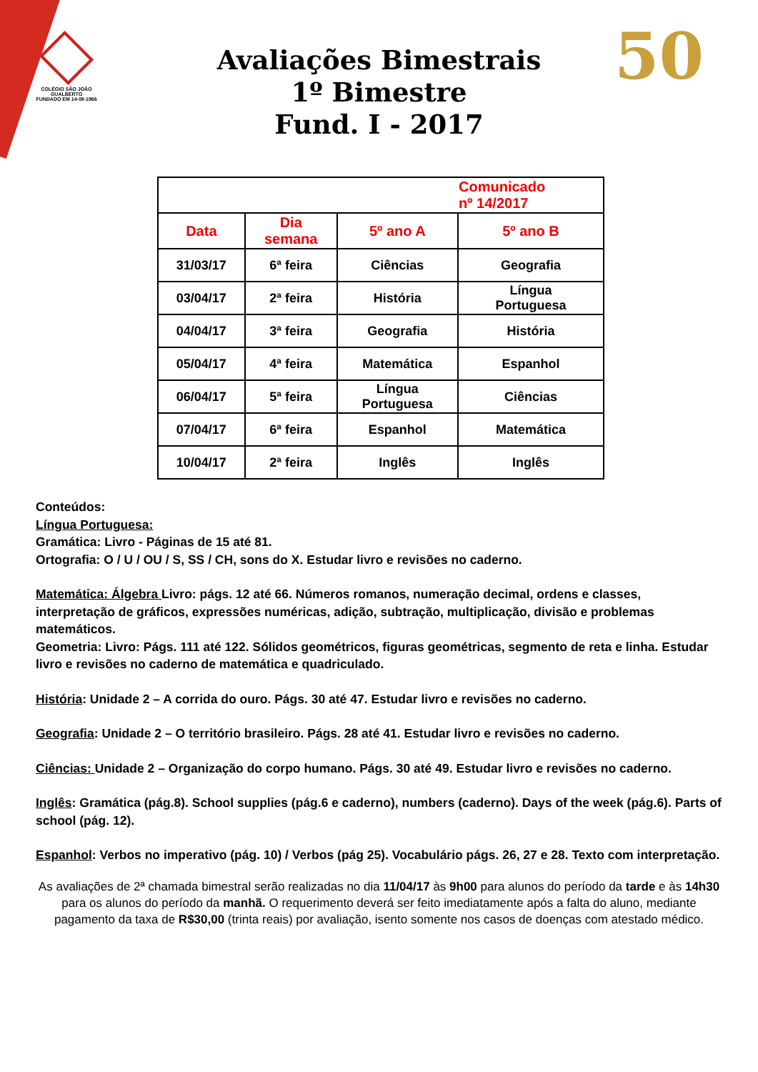COLÉGIO SÃO JOÃO GUALBERTO
FUNDADO EM 14-08-1966
50
Avaliações Bimestrais
1º Bimestre
Fund. I - 2017
| | | | Comunicado nº 14/2017 |
| Data | Dia semana | 5º ano A | 5º ano B |
| 31/03/17 | 6ª feira | Ciências | Geografia |
| 03/04/17 | 2ª feira | História | Língua Portuguesa |
| 04/04/17 | 3ª feira | Geografia | História |
| 05/04/17 | 4ª feira | Matemática | Espanhol |
| 06/04/17 | 5ª feira | Língua Portuguesa | Ciências |
| 07/04/17 | 6ª feira | Espanhol | Matemática |
| 10/04/17 | 2ª feira | Inglês | Inglês |
Conteúdos:
Língua Portuguesa:
Gramática: Livro - Páginas de 15 até 81.
Ortografia: O / U / OU / S, SS / CH, sons do X. Estudar livro e revisões no caderno.
Matemática: Álgebra Livro: págs. 12 até 66. Números romanos, numeração decimal, ordens e classes, interpretação de gráficos, expressões numéricas, adição, subtração, multiplicação, divisão e problemas matemáticos.
Geometria: Livro: Págs. 111 até 122. Sólidos geométricos, figuras geométricas, segmento de reta e linha. Estudar livro e revisões no caderno de matemática e quadriculado.
História: Unidade 2 – A corrida do ouro. Págs. 30 até 47. Estudar livro e revisões no caderno.
Geografia: Unidade 2 – O território brasileiro. Págs. 28 até 41. Estudar livro e revisões no caderno.
Ciências: Unidade 2 – Organização do corpo humano. Págs. 30 até 49. Estudar livro e revisões no caderno.
Inglês: Gramática (pág.8). School supplies (pág.6 e caderno), numbers (caderno). Days of the week (pág.6). Parts of school (pág. 12).
Espanhol: Verbos no imperativo (pág. 10) / Verbos (pág 25). Vocabulário págs. 26, 27 e 28. Texto com interpretação.
As avaliações de 2ª chamada bimestral serão realizadas no dia 11/04/17 às 9h00 para alunos do período da tarde e às 14h30 para os alunos do período da manhã. O requerimento deverá ser feito imediatamente após a falta do aluno, mediante pagamento da taxa de R$30,00 (trinta reais) por avaliação, isento somente nos casos de doenças com atestado médico.